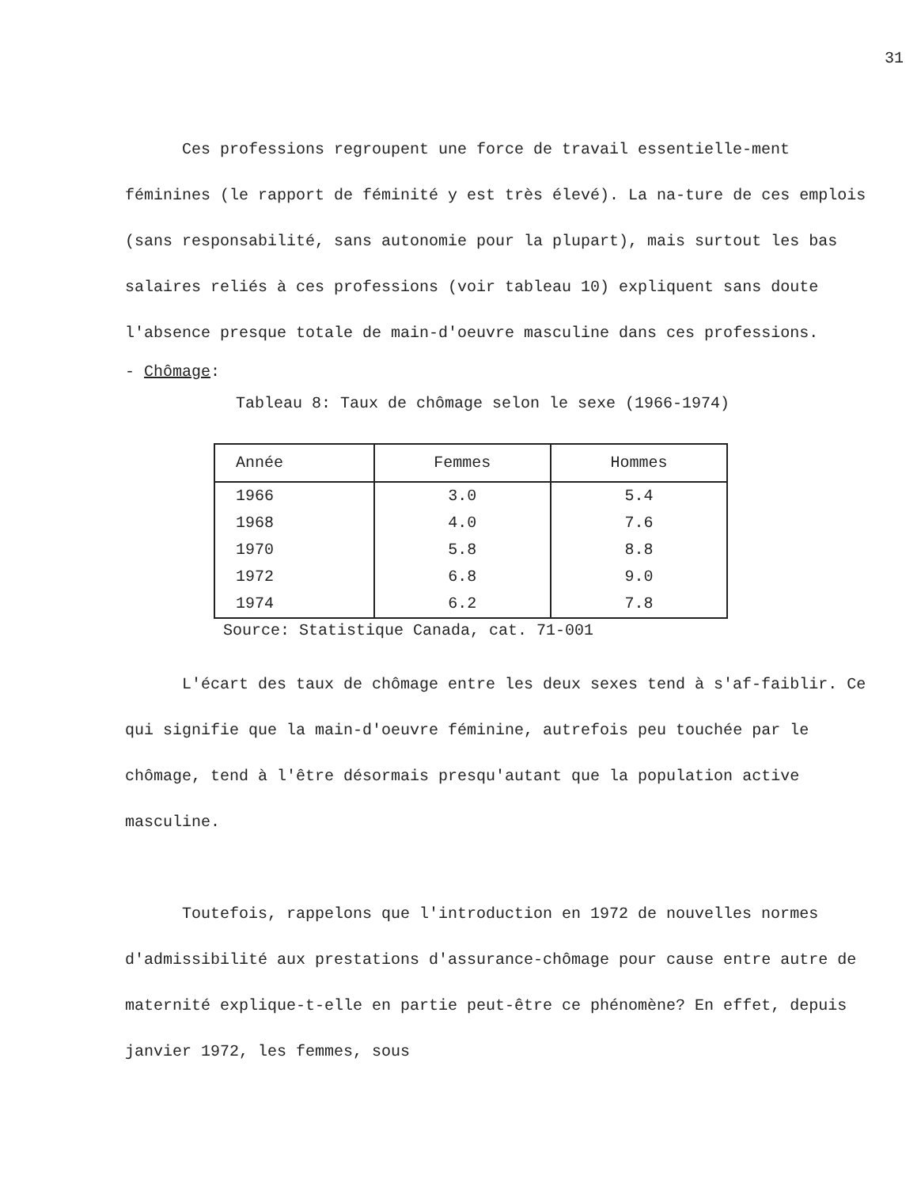31
Ces professions regroupent une force de travail essentielle-ment féminines (le rapport de féminité y est très élevé). La na-ture de ces emplois (sans responsabilité, sans autonomie pour la plupart), mais surtout les bas salaires reliés à ces professions (voir tableau 10) expliquent sans doute l'absence presque totale de main-d'oeuvre masculine dans ces professions.
- Chômage:
Tableau 8: Taux de chômage selon le sexe (1966-1974)
| Année | Femmes | Hommes |
| --- | --- | --- |
| 1966 | 3.0 | 5.4 |
| 1968 | 4.0 | 7.6 |
| 1970 | 5.8 | 8.8 |
| 1972 | 6.8 | 9.0 |
| 1974 | 6.2 | 7.8 |
Source: Statistique Canada, cat. 71-001
L'écart des taux de chômage entre les deux sexes tend à s'af-faiblir. Ce qui signifie que la main-d'oeuvre féminine, autrefois peu touchée par le chômage, tend à l'être désormais presqu'autant que la population active masculine.
Toutefois, rappelons que l'introduction en 1972 de nouvelles normes d'admissibilité aux prestations d'assurance-chômage pour cause entre autre de maternité explique-t-elle en partie peut-être ce phénomène? En effet, depuis janvier 1972, les femmes, sous